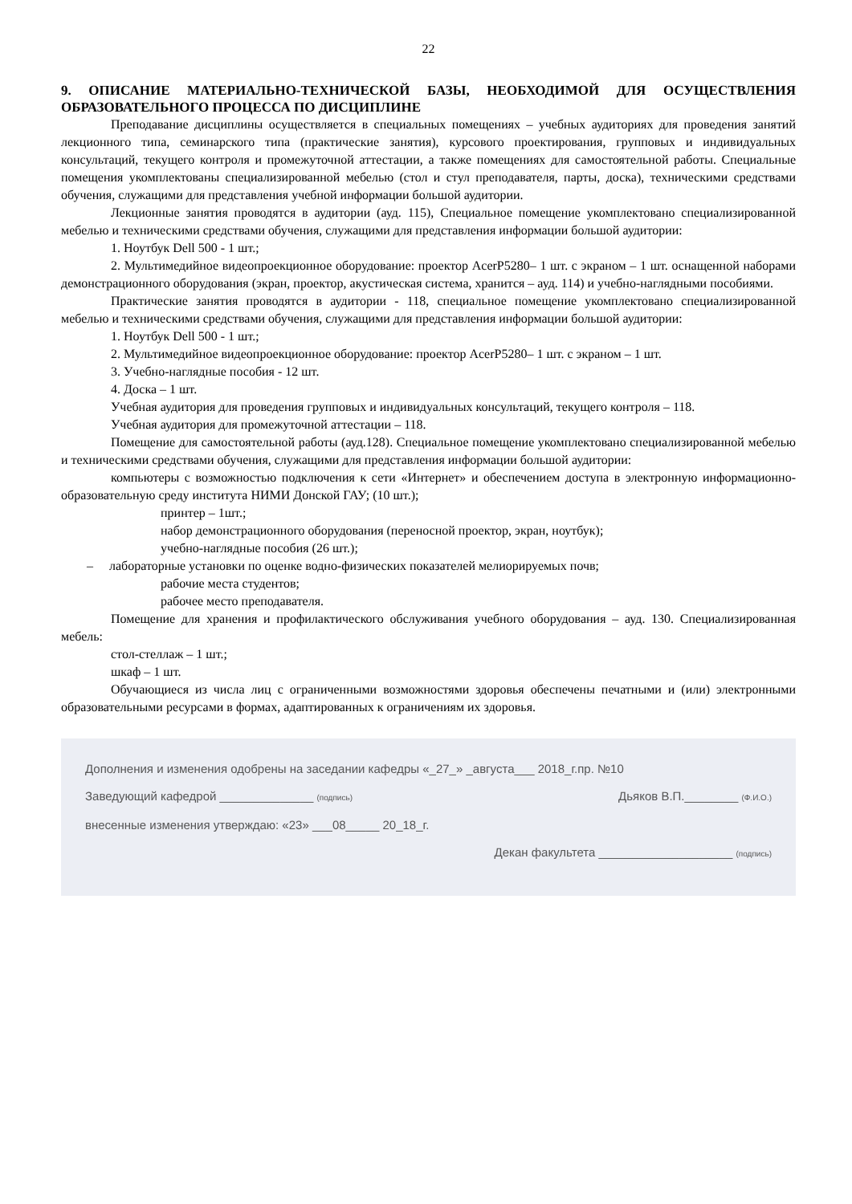22
9. ОПИСАНИЕ МАТЕРИАЛЬНО-ТЕХНИЧЕСКОЙ БАЗЫ, НЕОБХОДИМОЙ ДЛЯ ОСУЩЕСТВЛЕНИЯ ОБРАЗОВАТЕЛЬНОГО ПРОЦЕССА ПО ДИСЦИПЛИНЕ
Преподавание дисциплины осуществляется в специальных помещениях – учебных аудиториях для проведения занятий лекционного типа, семинарского типа (практические занятия), курсового проектирования, групповых и индивидуальных консультаций, текущего контроля и промежуточной аттестации, а также помещениях для самостоятельной работы. Специальные помещения укомплектованы специализированной мебелью (стол и стул преподавателя, парты, доска), техническими средствами обучения, служащими для представления учебной информации большой аудитории.
Лекционные занятия проводятся в аудитории (ауд. 115), Специальное помещение укомплектовано специализированной мебелью и техническими средствами обучения, служащими для представления информации большой аудитории:
1. Ноутбук Dell 500 - 1 шт.;
2. Мультимедийное видеопроекционное оборудование: проектор AcerP5280– 1 шт. с экраном – 1 шт. оснащенной наборами демонстрационного оборудования (экран, проектор, акустическая система, хранится – ауд. 114) и учебно-наглядными пособиями.
Практические занятия проводятся в аудитории - 118, специальное помещение укомплектовано специализированной мебелью и техническими средствами обучения, служащими для представления информации большой аудитории:
1. Ноутбук Dell 500 - 1 шт.;
2. Мультимедийное видеопроекционное оборудование: проектор AcerP5280– 1 шт. с экраном – 1 шт.
3. Учебно-наглядные пособия - 12 шт.
4. Доска – 1 шт.
Учебная аудитория для проведения групповых и индивидуальных консультаций, текущего контроля – 118.
Учебная аудитория для промежуточной аттестации – 118.
Помещение для самостоятельной работы (ауд.128). Специальное помещение укомплектовано специализированной мебелью и техническими средствами обучения, служащими для представления информации большой аудитории:
компьютеры с возможностью подключения к сети «Интернет» и обеспечением доступа в электронную информационно-образовательную среду института НИМИ Донской ГАУ; (10 шт.);
принтер – 1шт.;
набор демонстрационного оборудования (переносной проектор, экран, ноутбук);
учебно-наглядные пособия (26 шт.);
– лабораторные установки по оценке водно-физических показателей мелиорируемых почв;
рабочие места студентов;
рабочее место преподавателя.
Помещение для хранения и профилактического обслуживания учебного оборудования – ауд. 130. Специализированная мебель:
стол-стеллаж – 1 шт.;
шкаф – 1 шт.
Обучающиеся из числа лиц с ограниченными возможностями здоровья обеспечены печатными и (или) электронными образовательными ресурсами в формах, адаптированных к ограничениям их здоровья.
Дополнения и изменения одобрены на заседании кафедры «_27_» _августа___ 2018_г.пр. №10
Заведующий кафедрой ______________ (подпись) Дьяков В.П.________ (Ф.И.О.)
внесенные изменения утверждаю: «23» ___08_____ 20_18_г.
Декан факультета ____________________ (подпись)